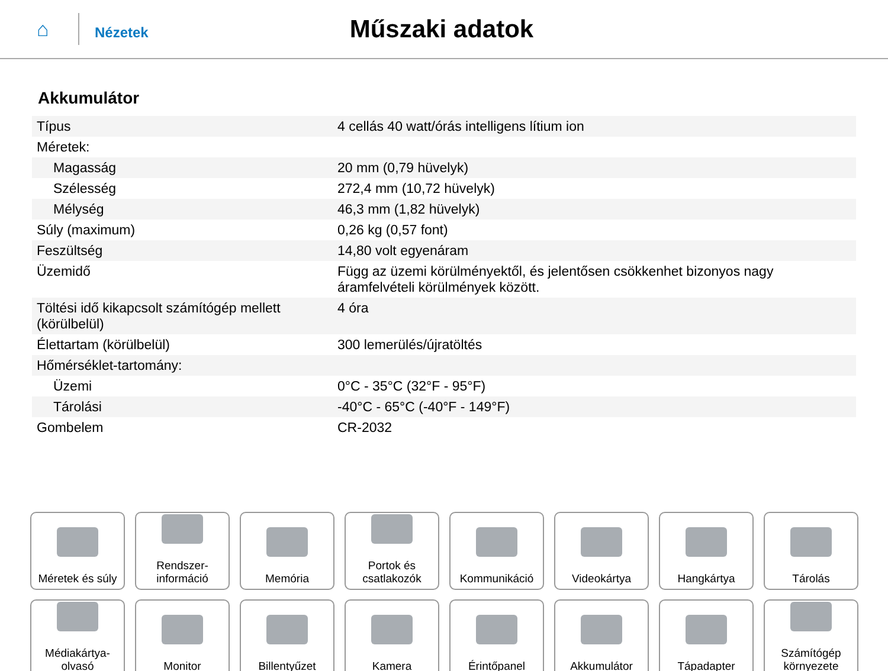⌂
Nézetek
Műszaki adatok
Akkumulátor
| Típus | 4 cellás 40 watt/órás intelligens lítium ion |
| Méretek: | |
| Magasság | 20 mm (0,79 hüvelyk) |
| Szélesség | 272,4 mm (10,72 hüvelyk) |
| Mélység | 46,3 mm (1,82 hüvelyk) |
| Súly (maximum) | 0,26 kg (0,57 font) |
| Feszültség | 14,80 volt egyenáram |
| Üzemidő | Függ az üzemi körülményektől, és jelentősen csökkenhet bizonyos nagy áramfelvételi körülmények között. |
| Töltési idő kikapcsolt számítógép mellett (körülbelül) | 4 óra |
| Élettartam (körülbelül) | 300 lemerülés/újratöltés |
| Hőmérséklet-tartomány: | |
| Üzemi | 0°C - 35°C (32°F - 95°F) |
| Tárolási | -40°C - 65°C (-40°F - 149°F) |
| Gombelem | CR-2032 |
Méretek és súly
Rendszer-
információ
Memória
Portok és
csatlakozók
Kommunikáció
Videokártya
Hangkártya
Tárolás
Médiakártya-
olvasó
Monitor
Billentyűzet
Kamera
Érintőpanel
Akkumulátor
Tápadapter
Számítógép
környezete